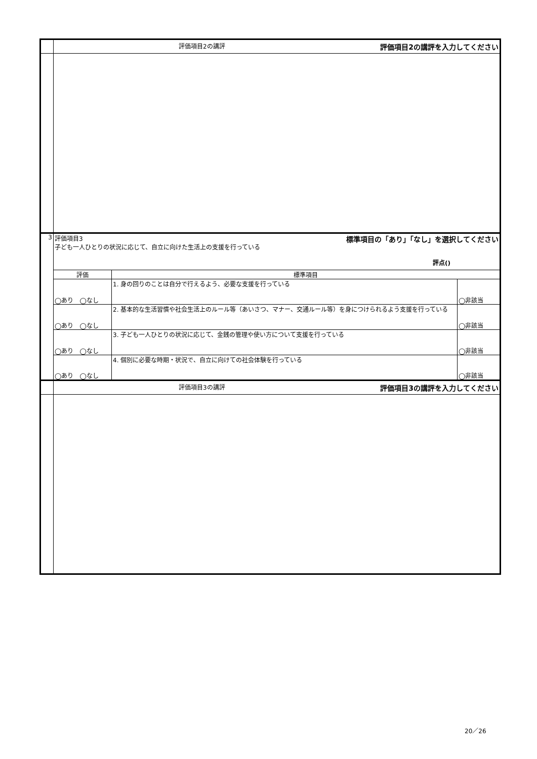| | 評価項目2の講評 評価項目2の講評を入力してください | | |
| 3 | 評価項目3 標準項目の「あり」「なし」を選択してください 子ども一人ひとりの状況に応じて、自立に向けた生活上の支援を行っている 評点() | | |
| | 評価 | 標準項目 | |
| | ◯あり ◯なし | 1. 身の回りのことは自分で行えるよう、必要な支援を行っている | ◯非該当 |
| | ◯あり ◯なし | 2. 基本的な生活習慣や社会生活上のルール等（あいさつ、マナー、交通ルール等）を身につけられるよう支援を行っている | ◯非該当 |
| | ◯あり ◯なし | 3. 子ども一人ひとりの状況に応じて、金銭の管理や使い方について支援を行っている | ◯非該当 |
| | ◯あり ◯なし | 4. 個別に必要な時期・状況で、自立に向けての社会体験を行っている | ◯非該当 |
| | 評価項目3の講評 評価項目3の講評を入力してください | | |
20／26